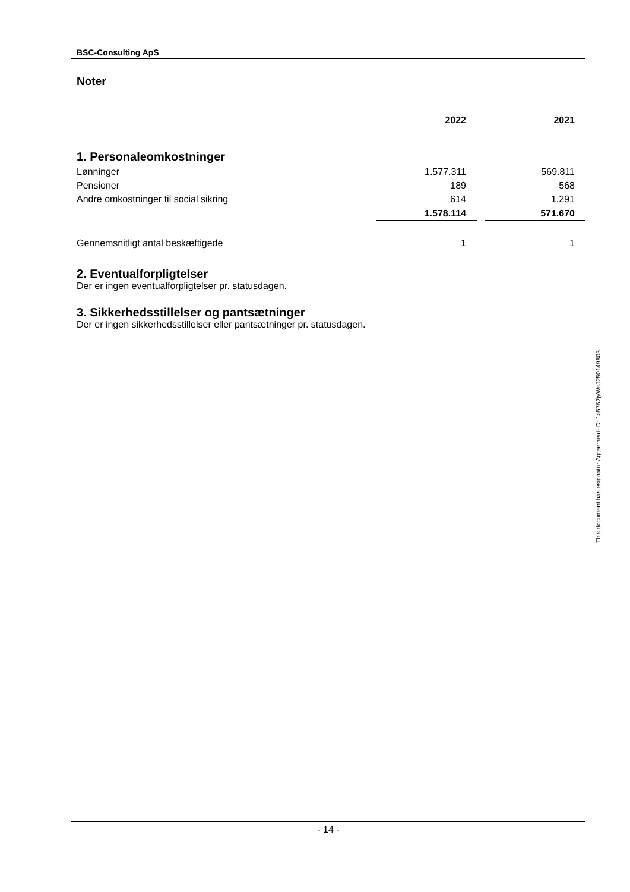BSC-Consulting ApS
Noter
| | 2022 | | 2021 |
| --- | --- | --- | --- |
| 1. Personaleomkostninger | | | |
| Lønninger | 1.577.311 | | 569.811 |
| Pensioner | 189 | | 568 |
| Andre omkostninger til social sikring | 614 | | 1.291 |
| | 1.578.114 | | 571.670 |
| Gennemsnitligt antal beskæftigede | 1 | | 1 |
2. Eventualforpligtelser
Der er ingen eventualforpligtelser pr. statusdagen.
3. Sikkerhedsstillelser og pantsætninger
Der er ingen sikkerhedsstillelser eller pantsætninger pr. statusdagen.
- 14 -
This document has esignatur Agreement-ID: 1a5752jyWsJ250149803